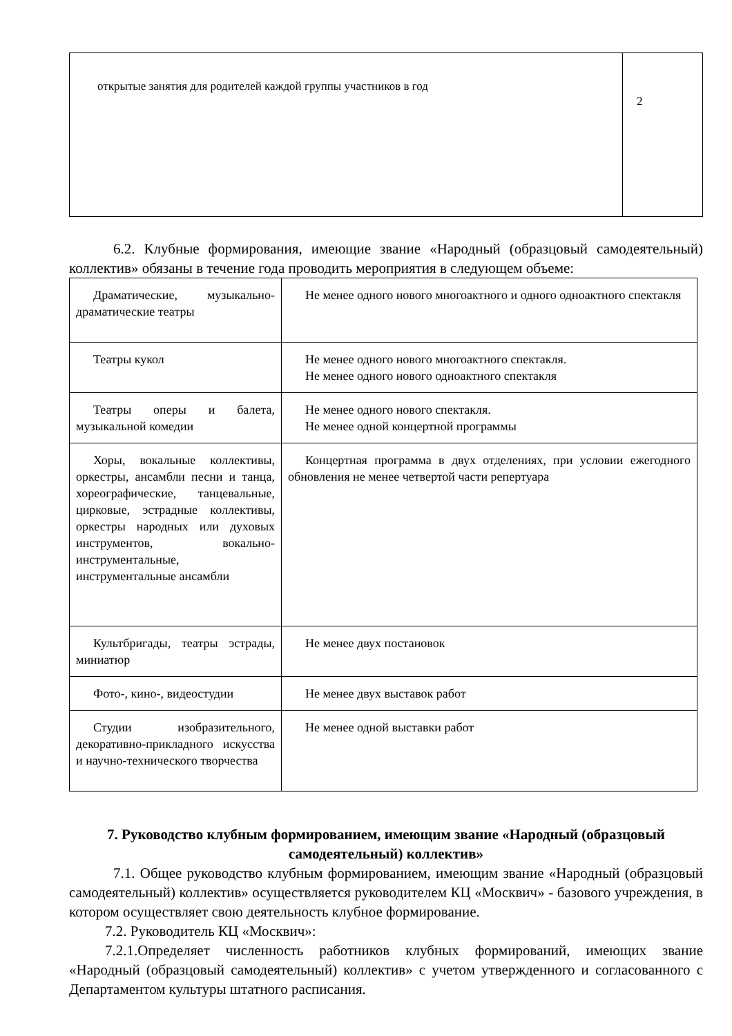| открытые занятия для родителей каждой группы участников в год | 2 |
6.2. Клубные формирования, имеющие звание «Народный (образцовый самодеятельный) коллектив» обязаны в течение года проводить мероприятия в следующем объеме:
| Драматические, музыкально-драматические театры | Не менее одного нового многоактного и одного одноактного спектакля |
| Театры кукол | Не менее одного нового многоактного спектакля. Не менее одного нового одноактного спектакля |
| Театры оперы и балета, музыкальной комедии | Не менее одного нового спектакля. Не менее одной концертной программы |
| Хоры, вокальные коллективы, оркестры, ансамбли песни и танца, хореографические, танцевальные, цирковые, эстрадные коллективы, оркестры народных или духовых инструментов, вокально-инструментальные, инструментальные ансамбли | Концертная программа в двух отделениях, при условии ежегодного обновления не менее четвертой части репертуара |
| Культбригады, театры эстрады, миниатюр | Не менее двух постановок |
| Фото-, кино-, видеостудии | Не менее двух выставок работ |
| Студии изобразительного, декоративно-прикладного искусства и научно-технического творчества | Не менее одной выставки работ |
7. Руководство клубным формированием, имеющим звание «Народный (образцовый самодеятельный) коллектив»
7.1. Общее руководство клубным формированием, имеющим звание «Народный (образцовый самодеятельный) коллектив» осуществляется руководителем КЦ «Москвич» - базового учреждения, в котором осуществляет свою деятельность клубное формирование.
7.2. Руководитель КЦ «Москвич»:
7.2.1.Определяет численность работников клубных формирований, имеющих звание «Народный (образцовый самодеятельный) коллектив» с учетом утвержденного и согласованного с Департаментом культуры штатного расписания.